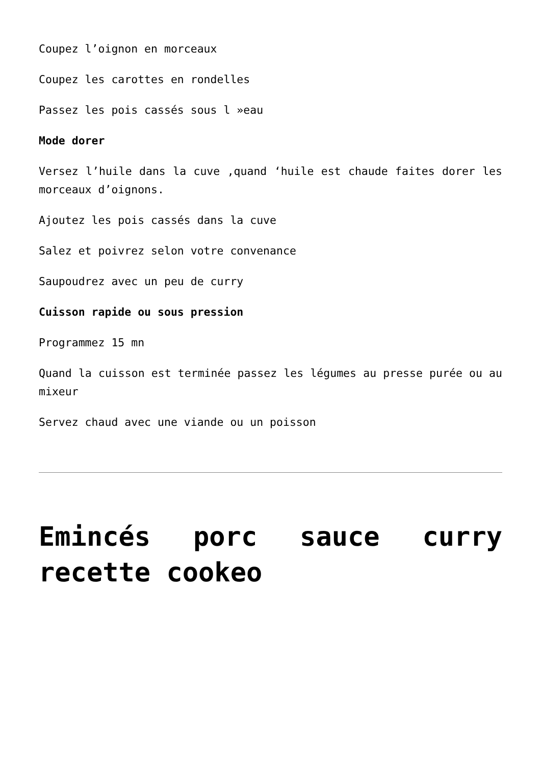Coupez l’oignon en morceaux
Coupez les carottes en rondelles
Passez les pois cassés sous l »eau
Mode dorer
Versez l’huile dans la cuve ,quand ‘huile est chaude faites dorer les morceaux d’oignons.
Ajoutez les pois cassés dans la cuve
Salez et poivrez selon votre convenance
Saupoudrez avec un peu de curry
Cuisson rapide ou sous pression
Programmez 15 mn
Quand la cuisson est terminée passez les légumes au presse purée ou au mixeur
Servez chaud avec une viande ou un poisson
Emincés porc sauce curry recette cookeo